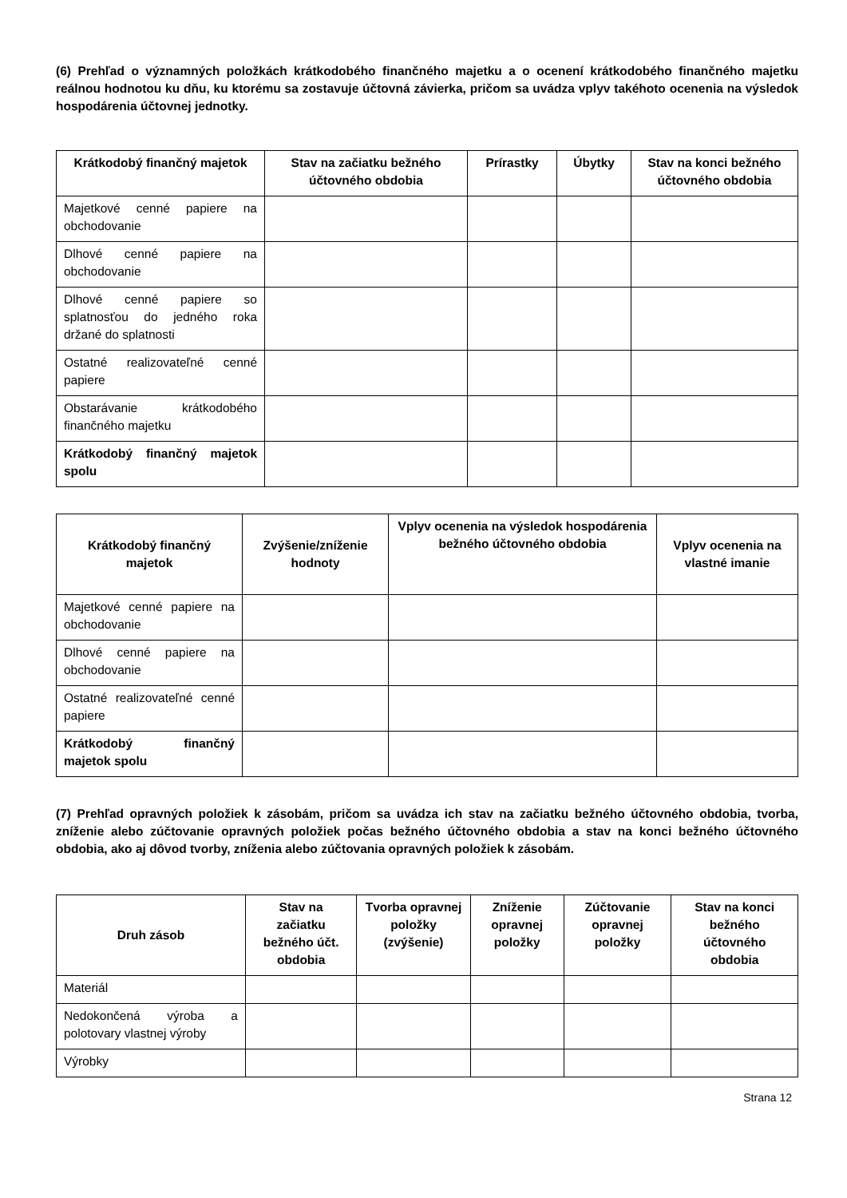(6) Prehľad o významných položkách krátkodobého finančného majetku a o ocenení krátkodobého finančného majetku reálnou hodnotou ku dňu, ku ktorému sa zostavuje účtovná závierka, pričom sa uvádza vplyv takéhoto ocenenia na výsledok hospodárenia účtovnej jednotky.
| Krátkodobý finančný majetok | Stav na začiatku bežného účtovného obdobia | Prírastky | Úbytky | Stav na konci bežného účtovného obdobia |
| --- | --- | --- | --- | --- |
| Majetkové cenné papiere na obchodovanie | | | | |
| Dlhové cenné papiere na obchodovanie | | | | |
| Dlhové cenné papiere so splatnosťou do jedného roka držané do splatnosti | | | | |
| Ostatné realizovateľné cenné papiere | | | | |
| Obstarávanie krátkodobého finančného majetku | | | | |
| Krátkodobý finančný majetok spolu | | | | |
| Krátkodobý finančný majetok | Zvýšenie/zníženie hodnoty | Vplyv ocenenia na výsledok hospodárenia bežného účtovného obdobia | Vplyv ocenenia na vlastné imanie |
| --- | --- | --- | --- |
| Majetkové cenné papiere na obchodovanie | | | |
| Dlhové cenné papiere na obchodovanie | | | |
| Ostatné realizovateľné cenné papiere | | | |
| Krátkodobý finančný majetok spolu | | | |
(7) Prehľad opravných položiek k zásobám, pričom sa uvádza ich stav na začiatku bežného účtovného obdobia, tvorba, zníženie alebo zúčtovanie opravných položiek počas bežného účtovného obdobia a stav na konci bežného účtovného obdobia, ako aj dôvod tvorby, zníženia alebo zúčtovania opravných položiek k zásobám.
| Druh zásob | Stav na začiatku bežného účt. obdobia | Tvorba opravnej položky (zvýšenie) | Zníženie opravnej položky | Zúčtovanie opravnej položky | Stav na konci bežného účtovného obdobia |
| --- | --- | --- | --- | --- | --- |
| Materiál | | | | | |
| Nedokončená výroba a polotovary vlastnej výroby | | | | | |
| Výrobky | | | | | |
Strana 12